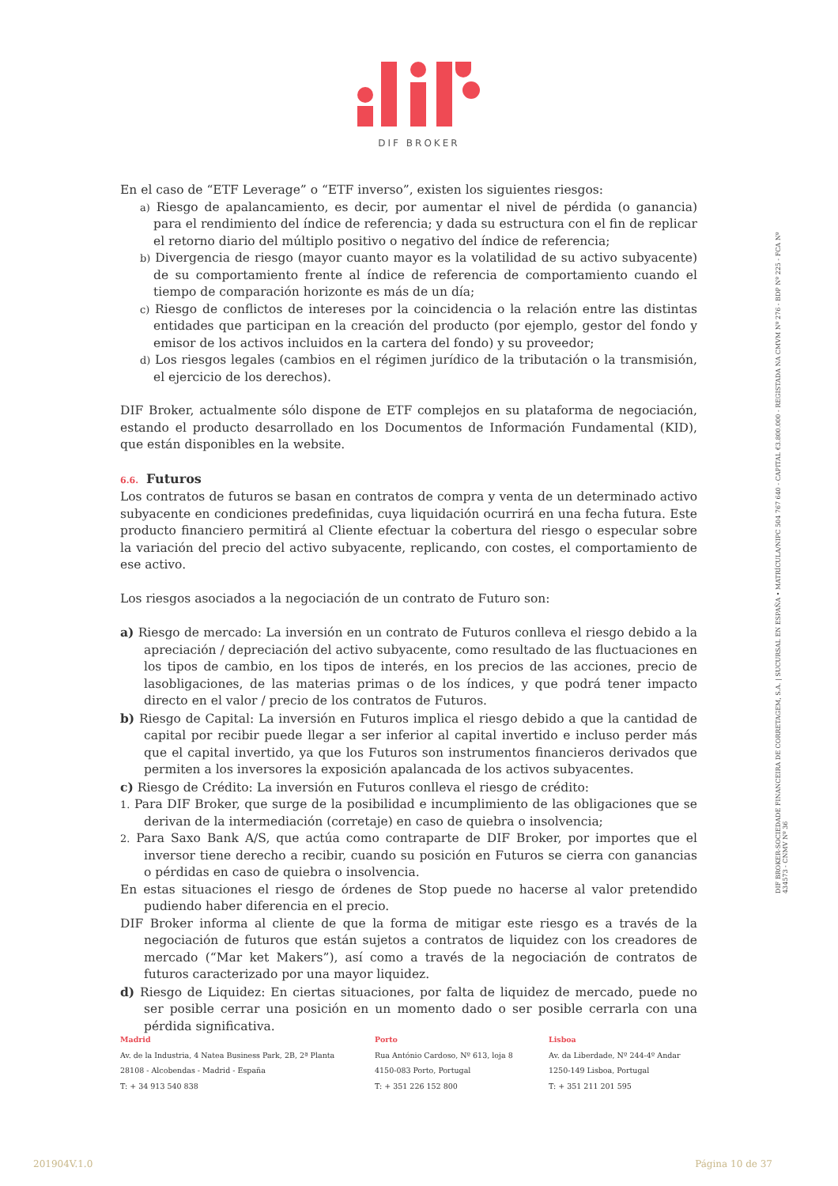DIF BROKER
En el caso de “ETF Leverage” o “ETF inverso”, existen los siguientes riesgos:
a) Riesgo de apalancamiento, es decir, por aumentar el nivel de pérdida (o ganancia) para el rendimiento del índice de referencia; y dada su estructura con el fin de replicar el retorno diario del múltiplo positivo o negativo del índice de referencia;
b) Divergencia de riesgo (mayor cuanto mayor es la volatilidad de su activo subyacente) de su comportamiento frente al índice de referencia de comportamiento cuando el tiempo de comparación horizonte es más de un día;
c) Riesgo de conflictos de intereses por la coincidencia o la relación entre las distintas entidades que participan en la creación del producto (por ejemplo, gestor del fondo y emisor de los activos incluidos en la cartera del fondo) y su proveedor;
d) Los riesgos legales (cambios en el régimen jurídico de la tributación o la transmisión, el ejercicio de los derechos).
DIF Broker, actualmente sólo dispone de ETF complejos en su plataforma de negociación, estando el producto desarrollado en los Documentos de Información Fundamental (KID), que están disponibles en la website.
6.6. Futuros
Los contratos de futuros se basan en contratos de compra y venta de un determinado activo subyacente en condiciones predefinidas, cuya liquidación ocurrirá en una fecha futura. Este producto financiero permitirá al Cliente efectuar la cobertura del riesgo o especular sobre la variación del precio del activo subyacente, replicando, con costes, el comportamiento de ese activo.
Los riesgos asociados a la negociación de un contrato de Futuro son:
a) Riesgo de mercado: La inversión en un contrato de Futuros conlleva el riesgo debido a la apreciación / depreciación del activo subyacente, como resultado de las fluctuaciones en los tipos de cambio, en los tipos de interés, en los precios de las acciones, precio de lasobligaciones, de las materias primas o de los índices, y que podrá tener impacto directo en el valor / precio de los contratos de Futuros.
b) Riesgo de Capital: La inversión en Futuros implica el riesgo debido a que la cantidad de capital por recibir puede llegar a ser inferior al capital invertido e incluso perder más que el capital invertido, ya que los Futuros son instrumentos financieros derivados que permiten a los inversores la exposición apalancada de los activos subyacentes.
c) Riesgo de Crédito: La inversión en Futuros conlleva el riesgo de crédito:
1. Para DIF Broker, que surge de la posibilidad e incumplimiento de las obligaciones que se derivan de la intermediación (corretaje) en caso de quiebra o insolvencia;
2. Para Saxo Bank A/S, que actúa como contraparte de DIF Broker, por importes que el inversor tiene derecho a recibir, cuando su posición en Futuros se cierra con ganancias o pérdidas en caso de quiebra o insolvencia.
En estas situaciones el riesgo de órdenes de Stop puede no hacerse al valor pretendido pudiendo haber diferencia en el precio.
DIF Broker informa al cliente de que la forma de mitigar este riesgo es a través de la negociación de futuros que están sujetos a contratos de liquidez con los creadores de mercado (“Mar ket Makers”), así como a través de la negociación de contratos de futuros caracterizado por una mayor liquidez.
d) Riesgo de Liquidez: En ciertas situaciones, por falta de liquidez de mercado, puede no ser posible cerrar una posición en un momento dado o ser posible cerrarla con una pérdida significativa.
DIF BROKER-SOCIEDADE FINANCEIRA DE CORRETAGEM, S.A. | SUCURSAL EN ESPAÑA • MATRÍCULA/NIPC 504 767 640 - CAPITAL €3.800.000 - REGISTADA NA CMVM Nº 276 - BDP Nº 225 - FCA Nº 434573 - CNMV Nº 36
Madrid
Av. de la Industria, 4 Natea Business Park, 2B, 2ª Planta
28108 - Alcobendas - Madrid - España
T: + 34 913 540 838
Porto
Rua António Cardoso, Nº 613, loja 8
4150-083 Porto, Portugal
T: + 351 226 152 800
Lisboa
Av. da Liberdade, Nº 244-4º Andar
1250-149 Lisboa, Portugal
T: + 351 211 201 595
201904V.1.0 Página 10 de 37